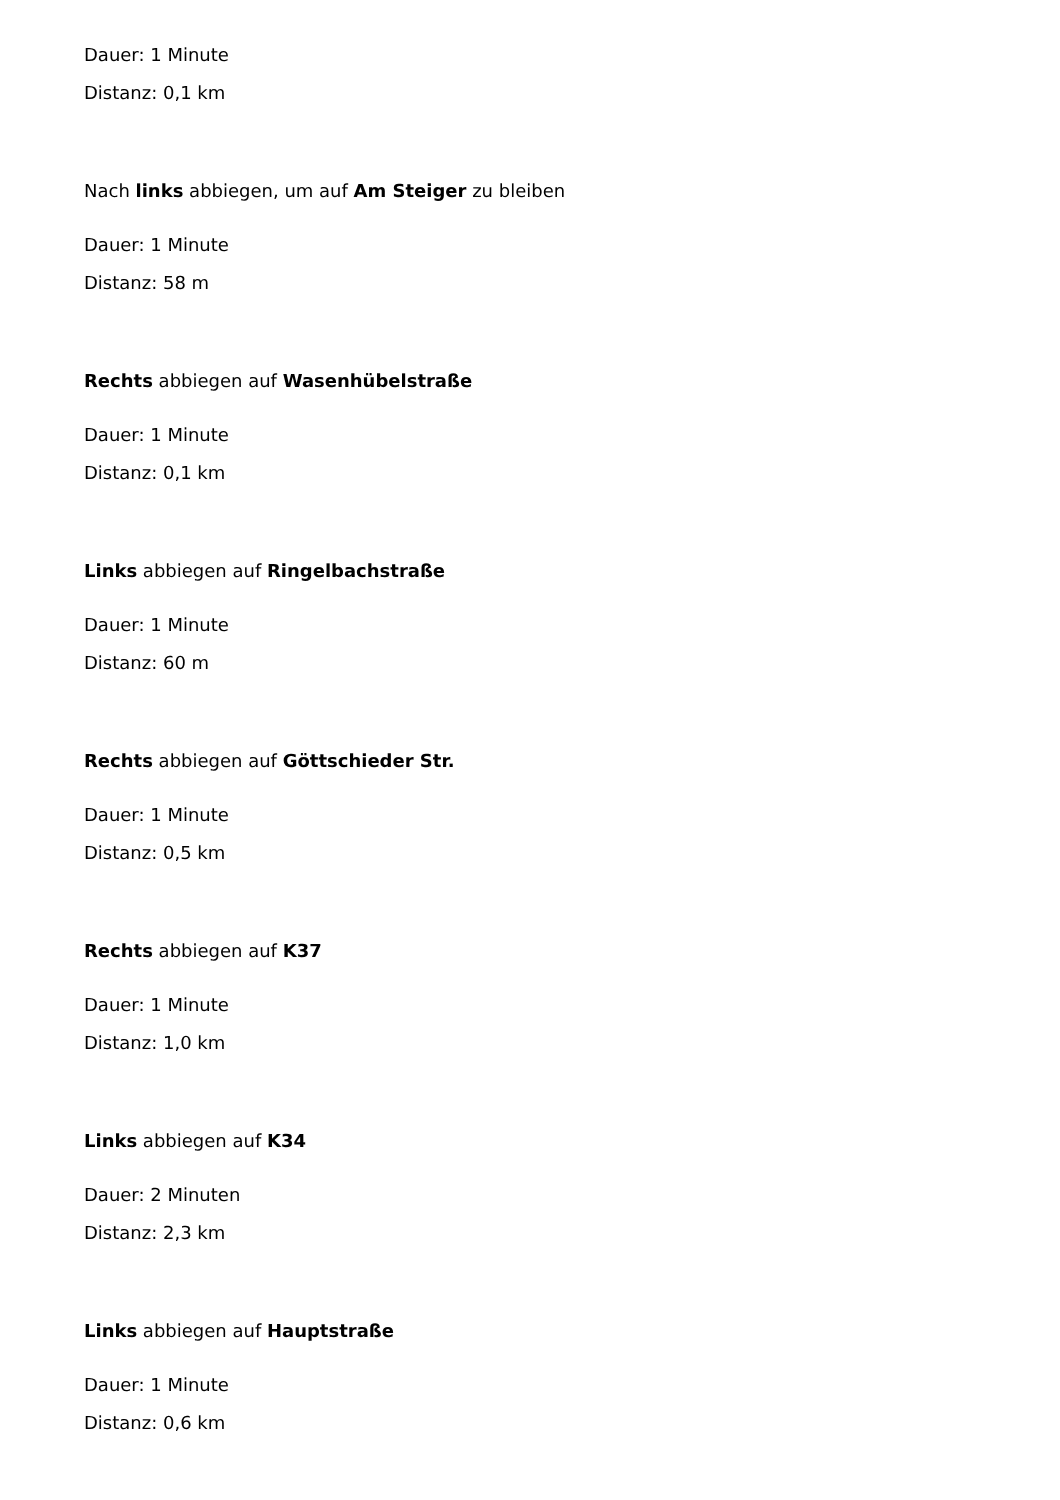Dauer: 1 Minute
Distanz: 0,1 km
Nach links abbiegen, um auf Am Steiger zu bleiben
Dauer: 1 Minute
Distanz: 58 m
Rechts abbiegen auf Wasenhübelstraße
Dauer: 1 Minute
Distanz: 0,1 km
Links abbiegen auf Ringelbachstraße
Dauer: 1 Minute
Distanz: 60 m
Rechts abbiegen auf Göttschieder Str.
Dauer: 1 Minute
Distanz: 0,5 km
Rechts abbiegen auf K37
Dauer: 1 Minute
Distanz: 1,0 km
Links abbiegen auf K34
Dauer: 2 Minuten
Distanz: 2,3 km
Links abbiegen auf Hauptstraße
Dauer: 1 Minute
Distanz: 0,6 km